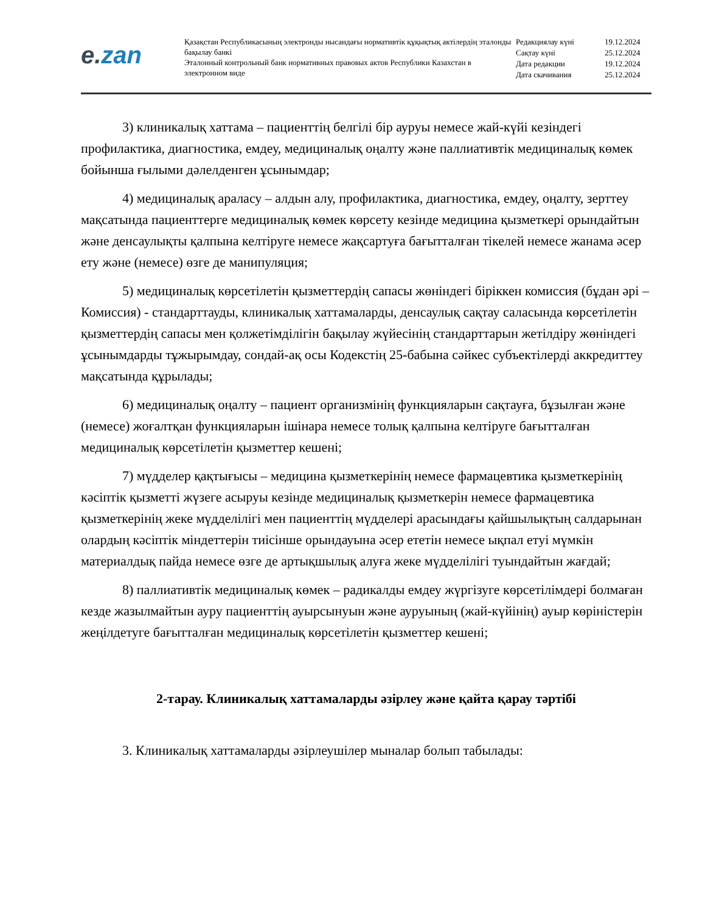e. zan
Қазақстан Республикасының электронды нысандағы нормативтік құқықтық актілердің эталонды бақылау банкі
Эталонный контрольный банк нормативных правовых актов Республики Казахстан в электронном виде
Редакциялау күні 19.12.2024
Сақтау күні 25.12.2024
Дата редакции 19.12.2024
Дата скачивания 25.12.2024
3) клиникалық хаттама – пациенттің белгілі бір ауруы немесе жай-күйі кезіндегі профилактика, диагностика, емдеу, медициналық оңалту және паллиативтік медициналық көмек бойынша ғылыми дәлелденген ұсынымдар;
4) медициналық араласу – алдын алу, профилактика, диагностика, емдеу, оңалту, зерттеу мақсатында пациенттерге медициналық көмек көрсету кезінде медицина қызметкері орындайтын және денсаулықты қалпына келтіруге немесе жақсартуға бағытталған тікелей немесе жанама әсер ету және (немесе) өзге де манипуляция;
5) медициналық көрсетілетін қызметтердің сапасы жөніндегі біріккен комиссия (бұдан әрі – Комиссия) - стандарттауды, клиникалық хаттамаларды, денсаулық сақтау саласында көрсетілетін қызметтердің сапасы мен қолжетімділігін бақылау жүйесінің стандарттарын жетілдіру жөніндегі ұсынымдарды тұжырымдау, сондай-ақ осы Кодекстің 25-бабына сәйкес субъектілерді аккредиттеу мақсатында құрылады;
6) медициналық оңалту – пациент организмінің функцияларын сақтауға, бұзылған және (немесе) жоғалтқан функцияларын ішінара немесе толық қалпына келтіруге бағытталған медициналық көрсетілетін қызметтер кешені;
7) мүдделер қақтығысы – медицина қызметкерінің немесе фармацевтика қызметкерінің кәсіптік қызметті жүзеге асыруы кезінде медициналық қызметкерін немесе фармацевтика қызметкерінің жеке мүдделілігі мен пациенттің мүдделері арасындағы қайшылықтың салдарынан олардың кәсіптік міндеттерін тиісінше орындауына әсер ететін немесе ықпал етуі мүмкін материалдық пайда немесе өзге де артықшылық алуға жеке мүдделілігі туындайтын жағдай;
8) паллиативтік медициналық көмек – радикалды емдеу жүргізуге көрсетілімдері болмаған кезде жазылмайтын ауру пациенттің ауырсынуын және ауруының (жай-күйінің) ауыр көріністерін жеңілдетуге бағытталған медициналық көрсетілетін қызметтер кешені;
2-тарау. Клиникалық хаттамаларды әзірлеу және қайта қарау тәртібі
3. Клиникалық хаттамаларды әзірлеушілер мыналар болып табылады: